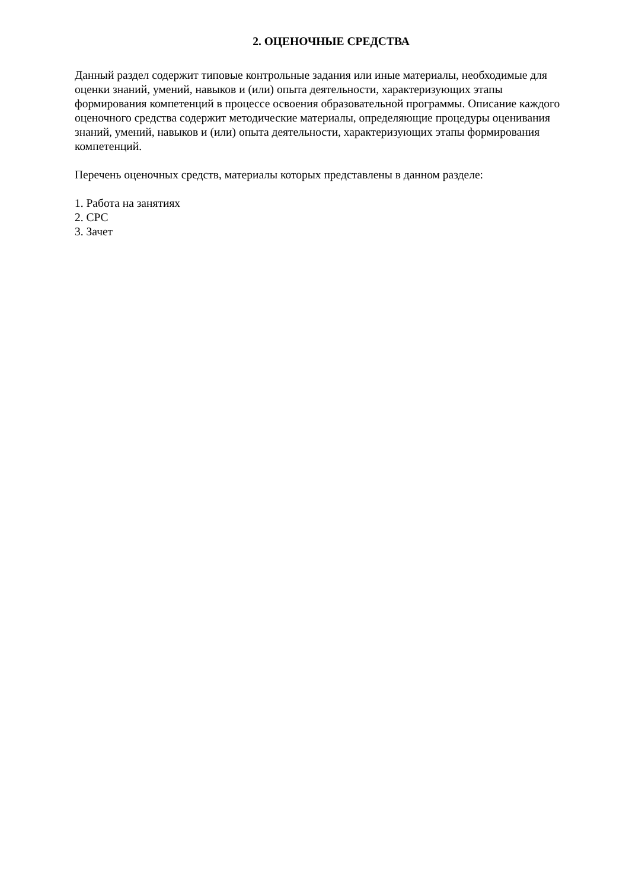2. ОЦЕНОЧНЫЕ СРЕДСТВА
Данный раздел содержит типовые контрольные задания или иные материалы, необходимые для оценки знаний, умений, навыков и (или) опыта деятельности, характеризующих этапы формирования компетенций в процессе освоения образовательной программы. Описание каждого оценочного средства содержит методические материалы, определяющие процедуры оценивания знаний, умений, навыков и (или) опыта деятельности, характеризующих этапы формирования компетенций.
Перечень оценочных средств, материалы которых представлены в данном разделе:
1. Работа на занятиях
2. СРС
3. Зачет